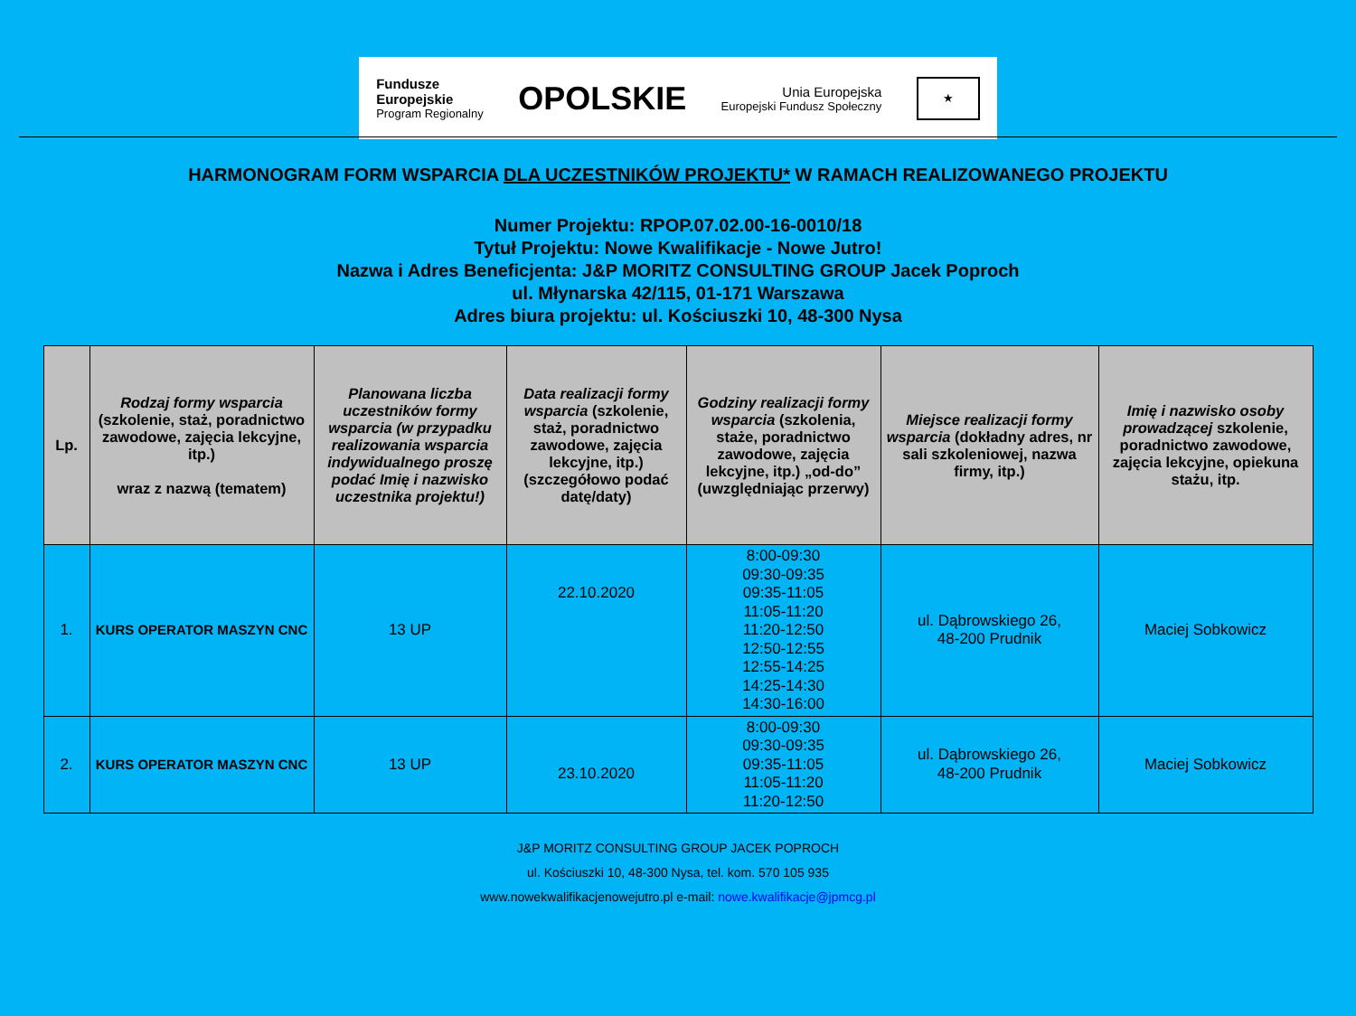Fundusze
Europejskie
Program Regionalny
OPOLSKIE
Unia Europejska
Europejski Fundusz Społeczny
★
HARMONOGRAM FORM WSPARCIA DLA UCZESTNIKÓW PROJEKTU* W RAMACH REALIZOWANEGO PROJEKTU
Numer Projektu: RPOP.07.02.00-16-0010/18
Tytuł Projektu: Nowe Kwalifikacje - Nowe Jutro!
Nazwa i Adres Beneficjenta: J&P MORITZ CONSULTING GROUP Jacek Poproch
ul. Młynarska 42/115, 01-171 Warszawa
Adres biura projektu: ul. Kościuszki 10, 48-300 Nysa
| Lp. | Rodzaj formy wsparcia (szkolenie, staż, poradnictwo zawodowe, zajęcia lekcyjne, itp.) wraz z nazwą (tematem) | Planowana liczba uczestników formy wsparcia (w przypadku realizowania wsparcia indywidualnego proszę podać Imię i nazwisko uczestnika projektu!) | Data realizacji formy wsparcia (szkolenie, staż, poradnictwo zawodowe, zajęcia lekcyjne, itp.) (szczegółowo podać datę/daty) | Godziny realizacji formy wsparcia (szkolenia, staże, poradnictwo zawodowe, zajęcia lekcyjne, itp.) „od-do” (uwzględniając przerwy) | Miejsce realizacji formy wsparcia (dokładny adres, nr sali szkoleniowej, nazwa firmy, itp.) | Imię i nazwisko osoby prowadzącej szkolenie, poradnictwo zawodowe, zajęcia lekcyjne, opiekuna stażu, itp. |
| --- | --- | --- | --- | --- | --- | --- |
| 1. | KURS OPERATOR MASZYN CNC | 13 UP | 22.10.2020 | 8:00-09:30 09:30-09:35 09:35-11:05 11:05-11:20 11:20-12:50 12:50-12:55 12:55-14:25 14:25-14:30 14:30-16:00 | ul. Dąbrowskiego 26, 48-200 Prudnik | Maciej Sobkowicz |
| 2. | KURS OPERATOR MASZYN CNC | 13 UP | 23.10.2020 | 8:00-09:30 09:30-09:35 09:35-11:05 11:05-11:20 11:20-12:50 | ul. Dąbrowskiego 26, 48-200 Prudnik | Maciej Sobkowicz |
J&P MORITZ CONSULTING GROUP JACEK POPROCH
ul. Kościuszki 10, 48-300 Nysa, tel. kom. 570 105 935
www.nowekwalifikacjenowejutro.pl e-mail: nowe.kwalifikacje@jpmcg.pl